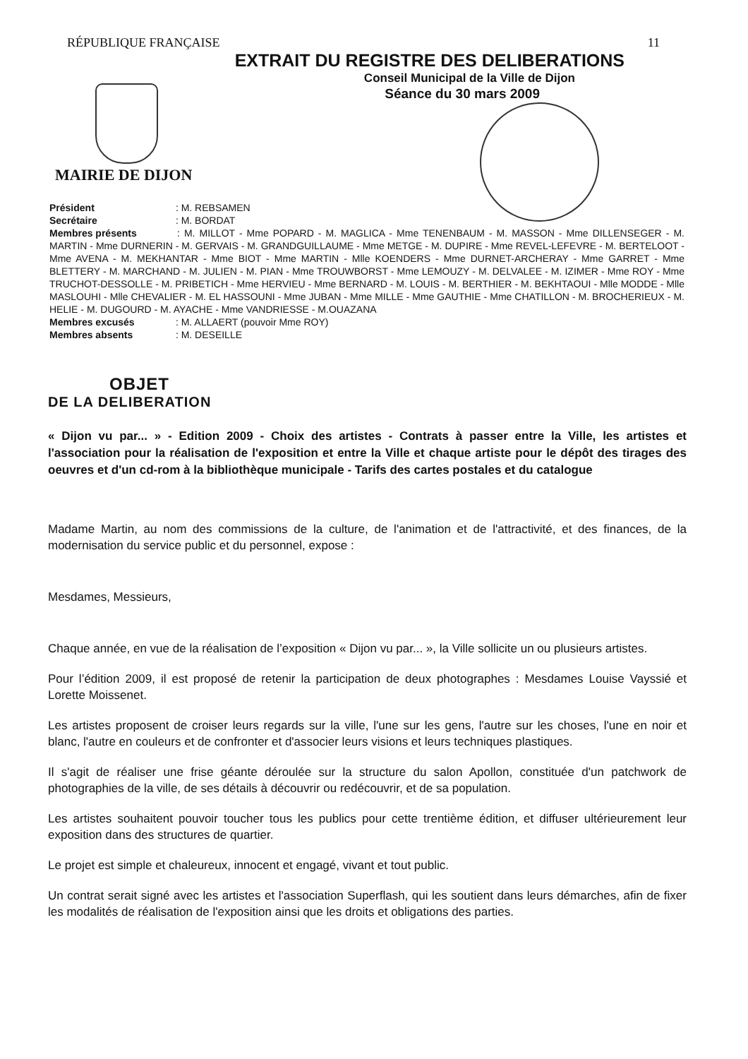RÉPUBLIQUE FRANÇAISE 11
EXTRAIT DU REGISTRE DES DELIBERATIONS
Conseil Municipal de la Ville de Dijon
Séance du 30 mars 2009
MAIRIE DE DIJON
Président : M. REBSAMEN
Secrétaire : M. BORDAT
Membres présents : M. MILLOT - Mme POPARD - M. MAGLICA - Mme TENENBAUM - M. MASSON - Mme DILLENSEGER - M. MARTIN - Mme DURNERIN - M. GERVAIS - M. GRANDGUILLAUME - Mme METGE - M. DUPIRE - Mme REVEL-LEFEVRE - M. BERTELOOT - Mme AVENA - M. MEKHANTAR - Mme BIOT - Mme MARTIN - Mlle KOENDERS - Mme DURNET-ARCHERAY - Mme GARRET - Mme BLETTERY - M. MARCHAND - M. JULIEN - M. PIAN - Mme TROUWBORST - Mme LEMOUZY - M. DELVALEE - M. IZIMER - Mme ROY - Mme TRUCHOT-DESSOLLE - M. PRIBETICH - Mme HERVIEU - Mme BERNARD - M. LOUIS - M. BERTHIER - M. BEKHTAOUI - Mlle MODDE - Mlle MASLOUHI - Mlle CHEVALIER - M. EL HASSOUNI - Mme JUBAN - Mme MILLE - Mme GAUTHIE - Mme CHATILLON - M. BROCHERIEUX - M. HELIE - M. DUGOURD - M. AYACHE - Mme VANDRIESSE - M.OUAZANA
Membres excusés : M. ALLAERT (pouvoir Mme ROY)
Membres absents : M. DESEILLE
OBJET
DE LA DELIBERATION
« Dijon vu par... » - Edition 2009 - Choix des artistes - Contrats à passer entre la Ville, les artistes et l'association pour la réalisation de l'exposition et entre la Ville et chaque artiste pour le dépôt des tirages des oeuvres et d'un cd-rom à la bibliothèque municipale - Tarifs des cartes postales et du catalogue
Madame Martin, au nom des commissions de la culture, de l'animation et de l'attractivité, et des finances, de la modernisation du service public et du personnel, expose :
Mesdames, Messieurs,
Chaque année, en vue de la réalisation de l’exposition « Dijon vu par... », la Ville sollicite un ou plusieurs artistes.
Pour l’édition 2009, il est proposé de retenir la participation de deux photographes : Mesdames Louise Vayssié et Lorette Moissenet.
Les artistes proposent de croiser leurs regards sur la ville, l'une sur les gens, l'autre sur les choses, l'une en noir et blanc, l'autre en couleurs et de confronter et d'associer leurs visions et leurs techniques plastiques.
Il s'agit de réaliser une frise géante déroulée sur la structure du salon Apollon, constituée d'un patchwork de photographies de la ville, de ses détails à découvrir ou redécouvrir, et de sa population.
Les artistes souhaitent pouvoir toucher tous les publics pour cette trentième édition, et diffuser ultérieurement leur exposition dans des structures de quartier.
Le projet est simple et chaleureux, innocent et engagé, vivant et tout public.
Un contrat serait signé avec les artistes et l'association Superflash, qui les soutient dans leurs démarches, afin de fixer les modalités de réalisation de l'exposition ainsi que les droits et obligations des parties.